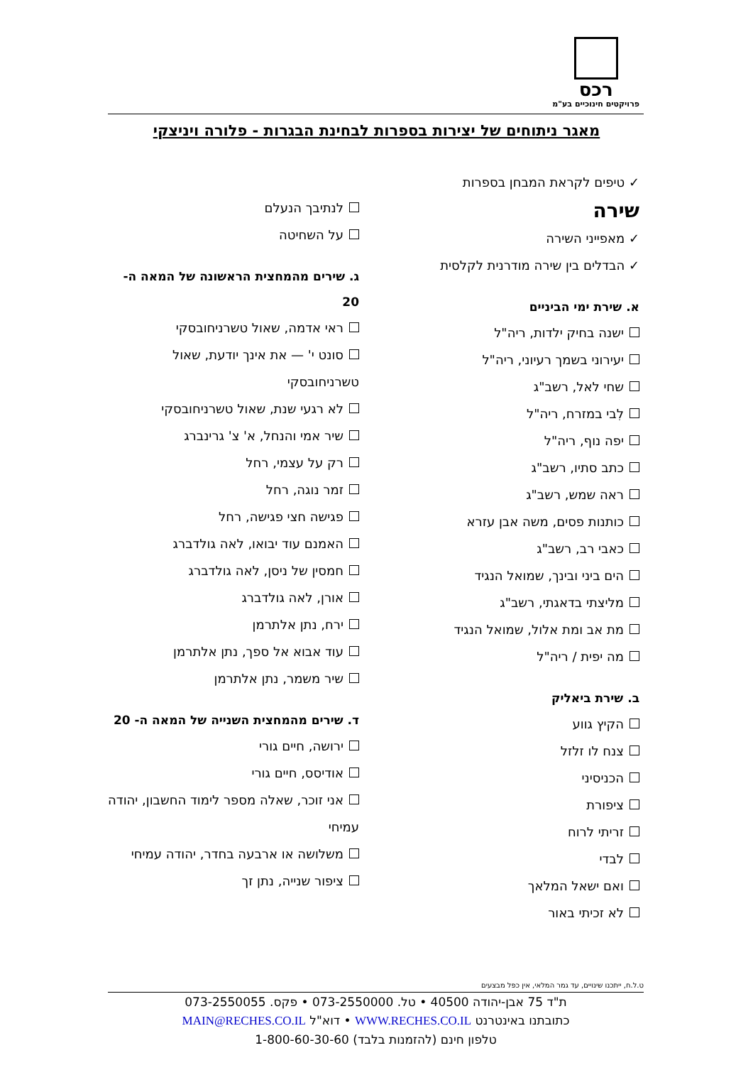רכס
פרויקטים חינוכיים בע"מ
מאגר ניתוחים של יצירות בספרות לבחינת הבגרות - פלורה ויניצקי
✓ טיפים לקראת המבחן בספרות
שירה
✓ מאפייני השירה
✓ הבדלים בין שירה מודרנית לקלסית
א. שירת ימי הביניים
ישנה בחיק ילדות, ריה"ל
יעירוני בשמך רעיוני, ריה"ל
שחי לאל, רשב"ג
לִבי במזרח, ריה"ל
יפה נוף, ריה"ל
כתב סתיו, רשב"ג
ראה שמש, רשב"ג
כותנות פסים, משה אבן עזרא
כאבי רב, רשב"ג
הים ביני ובינך, שמואל הנגיד
מליצתי בדאגתי, רשב"ג
מת אב ומת אלול, שמואל הנגיד
מה יפית / ריה"ל
ב. שירת ביאליק
הקיץ גווע
צנח לו זלזל
הכניסיני
ציפורת
זריתי לרוח
לבדי
ואם ישאל המלאך
לא זכיתי באור
לנתיבך הנעלם
על השחיטה
ג. שירים מהמחצית הראשונה של המאה ה- 20
ראי אדמה, שאול טשרניחובסקי
סונט י' — את אינך יודעת, שאול טשרניחובסקי
לא רגעי שנת, שאול טשרניחובסקי
שיר אמי והנחל, א' צ' גרינברג
רק על עצמי, רחל
זמר נוגה, רחל
פגישה חצי פגישה, רחל
האמנם עוד יבואו, לאה גולדברג
חמסין של ניסן, לאה גולדברג
אורן, לאה גולדברג
ירח, נתן אלתרמן
עוד אבוא אל ספך, נתן אלתרמן
שיר משמר, נתן אלתרמן
ד. שירים מהמחצית השנייה של המאה ה- 20
ירושה, חיים גורי
אודיסס, חיים גורי
אני זוכר, שאלה מספר לימוד החשבון, יהודה עמיחי
משלושה או ארבעה בחדר, יהודה עמיחי
ציפור שנייה, נתן זך
ט.ל.ח, ייתכנו שינויים, עד גמר המלאי, אין כפל מבצעים
ת"ד 75 אבן-יהודה 40500 • טל. 073-2550000 • פקס. 073-2550055
כתובתנו באינטרנט WWW.RECHES.CO.IL • דוא"ל MAIN@RECHES.CO.IL
טלפון חינם (להזמנות בלבד) 1-800-60-30-60